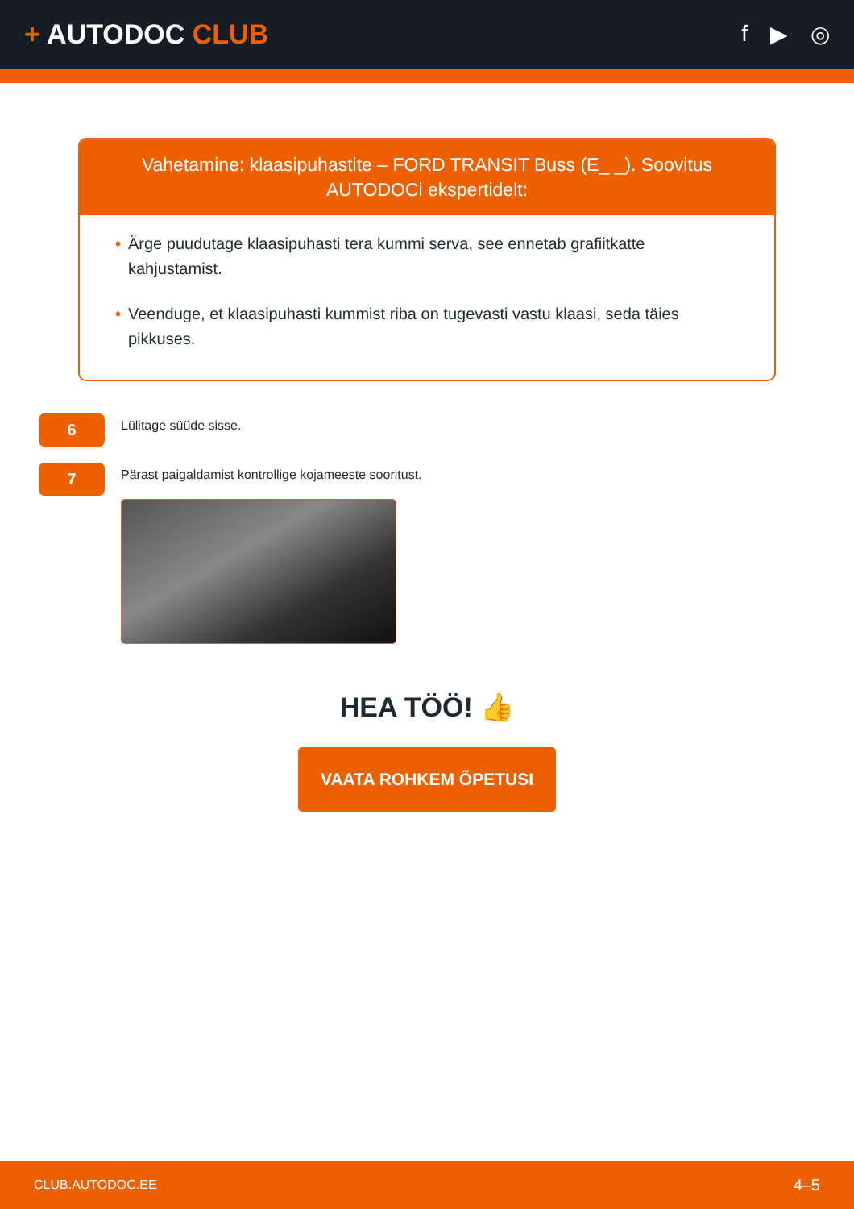+ AUTODOC CLUB
f ▶ ◎
Vahetamine: klaasipuhastite – FORD TRANSIT Buss (E_ _). Soovitus AUTODOCi ekspertidelt:
• Ärge puudutage klaasipuhasti tera kummi serva, see ennetab grafiitkatte kahjustamist.
• Veenduge, et klaasipuhasti kummist riba on tugevasti vastu klaasi, seda täies pikkuses.
6
Lülitage süüde sisse.
7
Pärast paigaldamist kontrollige kojameeste sooritust.
HEA TÖÖ! 👍
VAATA ROHKEM ÕPETUSI
CLUB.AUTODOC.EE 4–5